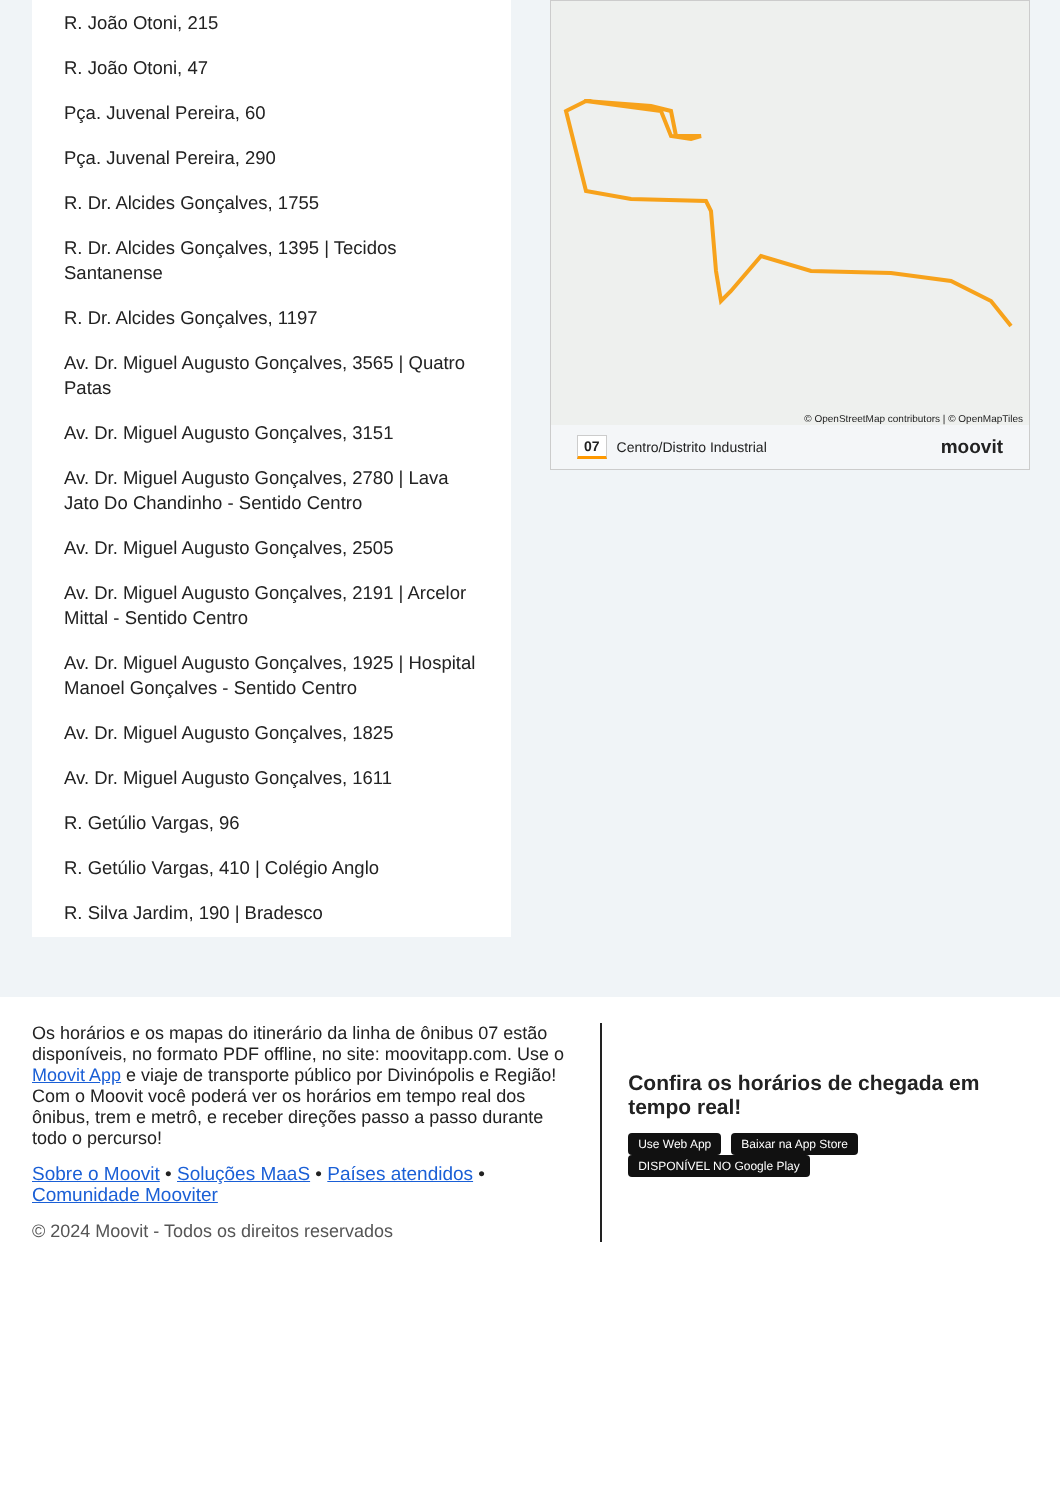R. João Otoni, 215
R. João Otoni, 47
Pça. Juvenal Pereira, 60
Pça. Juvenal Pereira, 290
R. Dr. Alcides Gonçalves, 1755
R. Dr. Alcides Gonçalves, 1395 | Tecidos Santanense
R. Dr. Alcides Gonçalves, 1197
Av. Dr. Miguel Augusto Gonçalves, 3565 | Quatro Patas
Av. Dr. Miguel Augusto Gonçalves, 3151
Av. Dr. Miguel Augusto Gonçalves, 2780 | Lava Jato Do Chandinho - Sentido Centro
Av. Dr. Miguel Augusto Gonçalves, 2505
Av. Dr. Miguel Augusto Gonçalves, 2191 | Arcelor Mittal - Sentido Centro
Av. Dr. Miguel Augusto Gonçalves, 1925 | Hospital Manoel Gonçalves - Sentido Centro
Av. Dr. Miguel Augusto Gonçalves, 1825
Av. Dr. Miguel Augusto Gonçalves, 1611
R. Getúlio Vargas, 96
R. Getúlio Vargas, 410 | Colégio Anglo
R. Silva Jardim, 190 | Bradesco
© OpenStreetMap contributors | © OpenMapTiles
07 Centro/Distrito Industrial moovit
Os horários e os mapas do itinerário da linha de ônibus 07 estão disponíveis, no formato PDF offline, no site: moovitapp.com. Use o Moovit App e viaje de transporte público por Divinópolis e Região! Com o Moovit você poderá ver os horários em tempo real dos ônibus, trem e metrô, e receber direções passo a passo durante todo o percurso!
Sobre o Moovit • Soluções MaaS • Países atendidos • Comunidade Mooviter
© 2024 Moovit - Todos os direitos reservados
Confira os horários de chegada em tempo real!
Use Web App Baixar na App Store DISPONÍVEL NO Google Play